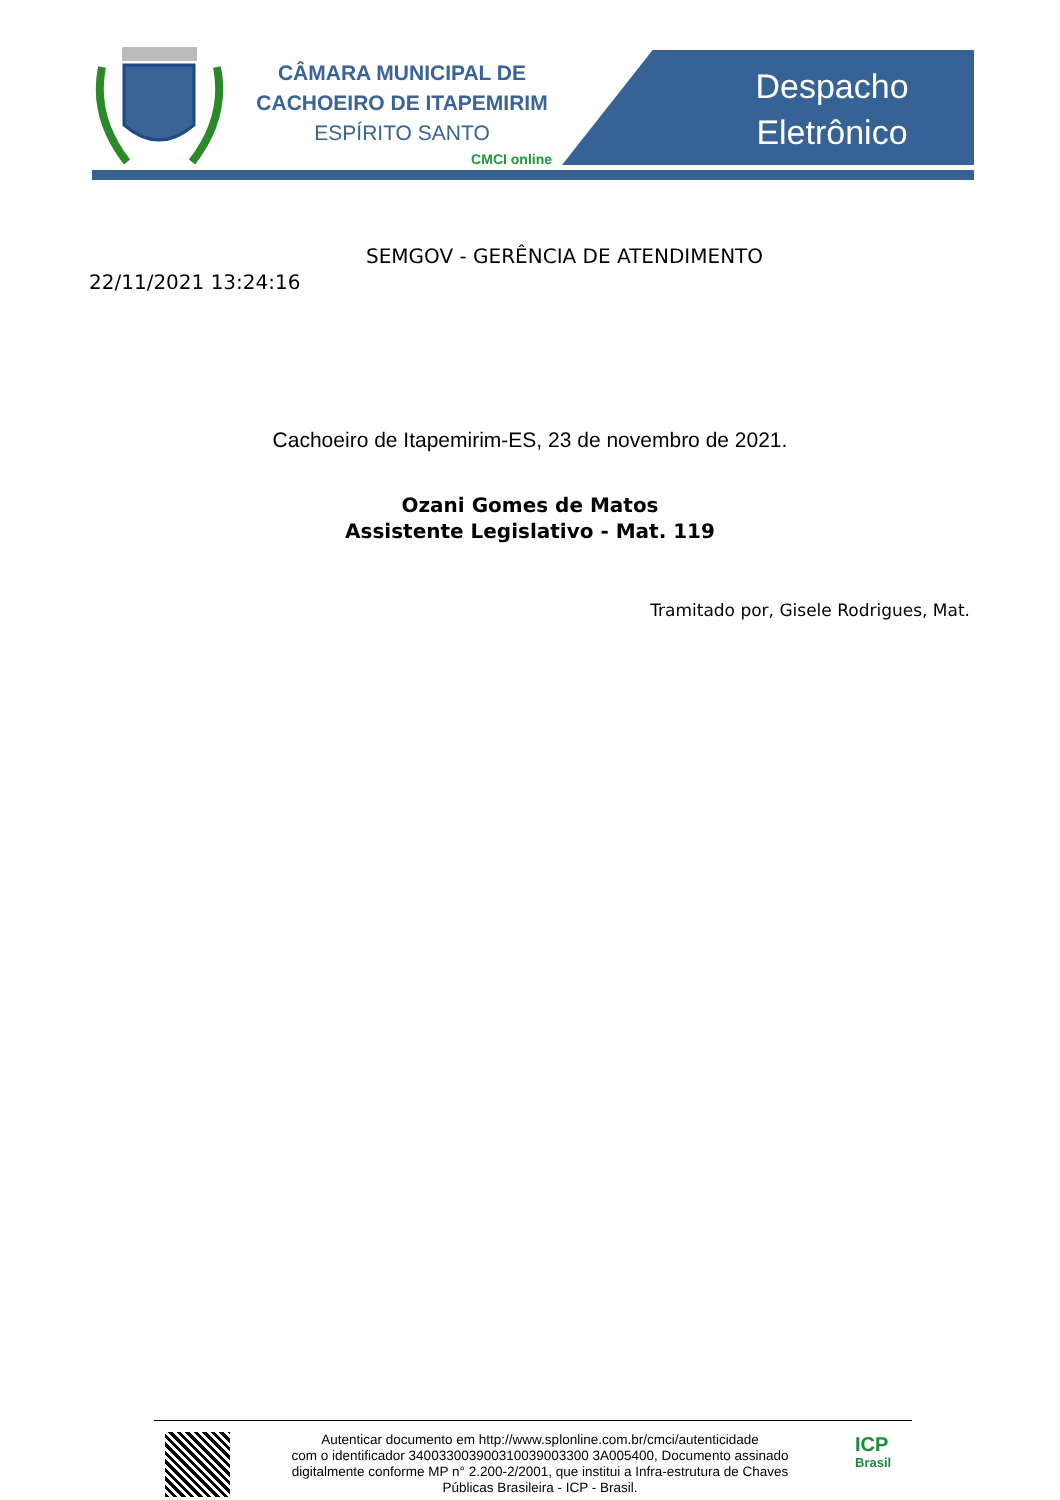CÂMARA MUNICIPAL DE
CACHOEIRO DE ITAPEMIRIM
ESPÍRITO SANTO
CMCI online
Despacho
Eletrônico
SEMGOV - GERÊNCIA DE ATENDIMENTO
22/11/2021 13:24:16
Cachoeiro de Itapemirim-ES, 23 de novembro de 2021.
Ozani Gomes de Matos
Assistente Legislativo - Mat. 119
Tramitado por, Gisele Rodrigues, Mat.
Autenticar documento em http://www.splonline.com.br/cmci/autenticidade
com o identificador 340033003900310039003300 3A005400, Documento assinado
digitalmente conforme MP n° 2.200-2/2001, que institui a Infra-estrutura de Chaves
Públicas Brasileira - ICP - Brasil.
ICP
Brasil